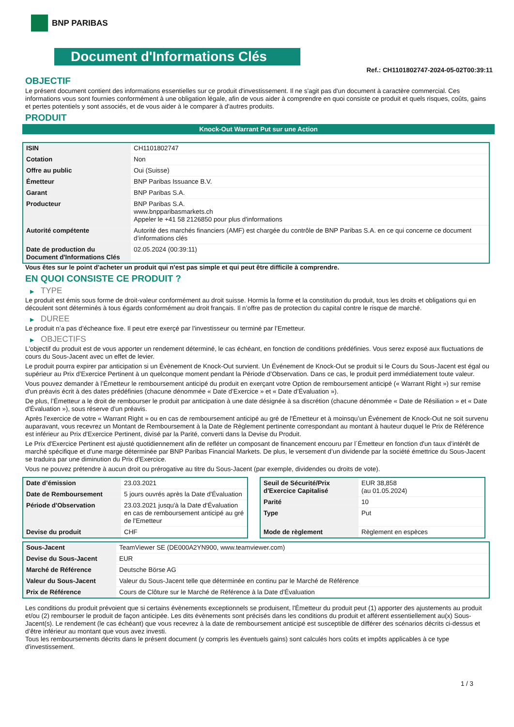BNP PARIBAS
Document d'Informations Clés
Ref.: CH1101802747-2024-05-02T00:39:11
OBJECTIF
Le présent document contient des informations essentielles sur ce produit d'investissement. Il ne s'agit pas d'un document à caractère commercial. Ces informations vous sont fournies conformément à une obligation légale, afin de vous aider à comprendre en quoi consiste ce produit et quels risques, coûts, gains et pertes potentiels y sont associés, et de vous aider à le comparer à d'autres produits.
PRODUIT
Knock-Out Warrant Put sur une Action
| ISIN | CH1101802747 |
| Cotation | Non |
| Offre au public | Oui (Suisse) |
| Émetteur | BNP Paribas Issuance B.V. |
| Garant | BNP Paribas S.A. |
| Producteur | BNP Paribas S.A. www.bnpparibasmarkets.ch Appeler le +41 58 2126850 pour plus d'informations |
| Autorité compétente | Autorité des marchés financiers (AMF) est chargée du contrôle de BNP Paribas S.A. en ce qui concerne ce document d’informations clés |
| Date de production du Document d'Informations Clés | 02.05.2024 (00:39:11) |
Vous êtes sur le point d'acheter un produit qui n'est pas simple et qui peut être difficile à comprendre.
EN QUOI CONSISTE CE PRODUIT ?
▶ TYPE
Le produit est émis sous forme de droit-valeur conformément au droit suisse. Hormis la forme et la constitution du produit, tous les droits et obligations qui en découlent sont déterminés à tous égards conformément au droit français. Il n’offre pas de protection du capital contre le risque de marché.
▶ DUREE
Le produit n’a pas d’écheance fixe. Il peut etre exerçé par l’investisseur ou terminé par l’Emetteur.
▶ OBJECTIFS
L'objectif du produit est de vous apporter un rendement déterminé, le cas échéant, en fonction de conditions prédéfinies. Vous serez exposé aux fluctuations de cours du Sous-Jacent avec un effet de levier.
Le produit pourra expirer par anticipation si un Évènement de Knock-Out survient. Un Événement de Knock-Out se produit si le Cours du Sous-Jacent est égal ou supérieur au Prix d’Exercice Pertinent à un quelconque moment pendant la Période d’Observation. Dans ce cas, le produit perd immédiatement toute valeur.
Vous pouvez demander à l’Émetteur le remboursement anticipé du produit en exerçant votre Option de remboursement anticipé (« Warrant Right ») sur remise d'un préavis écrit à des dates prédéfinies (chacune dénommée « Date d’Exercice » et « Date d’Évaluation »).
De plus, l’Émetteur a le droit de rembourser le produit par anticipation à une date désignée à sa discrétion (chacune dénommée « Date de Résiliation » et « Date d'Évaluation »), sous réserve d'un préavis.
Après l'exercice de votre « Warrant Right » ou en cas de remboursement anticipé au gré de l'Émetteur et à moinsqu’un Événement de Knock-Out ne soit survenu auparavant, vous recevrez un Montant de Remboursement à la Date de Règlement pertinente correspondant au montant à hauteur duquel le Prix de Référence est inférieur au Prix d'Exercice Pertinent, divisé par la Parité, converti dans la Devise du Produit.
Le Prix d'Exercice Pertinent est ajusté quotidiennement afin de refléter un composant de financement encouru par l´Émetteur en fonction d'un taux d’intérêt de marché spécifique et d'une marge déterminée par BNP Paribas Financial Markets. De plus, le versement d’un dividende par la société émettrice du Sous-Jacent se traduira par une diminution du Prix d'Exercice.
Vous ne pouvez prétendre à aucun droit ou prérogative au titre du Sous-Jacent (par exemple, dividendes ou droits de vote).
| Date d’émission | 23.03.2021 |
| Date de Remboursement | 5 jours ouvrés après la Date d'Évaluation |
| Période d'Observation | 23.03.2021 jusqu'à la Date d'Évaluation en cas de remboursement anticipé au gré de l'Emetteur |
| Devise du produit | CHF |
| Seuil de Sécurité/Prix d'Exercice Capitalisé | EUR 38,858 (au 01.05.2024) |
| Parité | 10 |
| Type | Put |
| Mode de règlement | Règlement en espèces |
| Sous-Jacent | TeamViewer SE (DE000A2YN900, www.teamviewer.com) |
| Devise du Sous-Jacent | EUR |
| Marché de Référence | Deutsche Börse AG |
| Valeur du Sous-Jacent | Valeur du Sous-Jacent telle que déterminée en continu par le Marché de Référence |
| Prix de Référence | Cours de Clôture sur le Marché de Référence à la Date d'Évaluation |
Les conditions du produit prévoient que si certains évènements exceptionnels se produisent, l'Émetteur du produit peut (1) apporter des ajustements au produit et/ou (2) rembourser le produit de façon anticipée. Les dits évènements sont précisés dans les conditions du produit et afférent essentiellement au(x) Sous-Jacent(s). Le rendement (le cas échéant) que vous recevrez à la date de remboursement anticipé est susceptible de différer des scénarios décrits ci-dessus et d’être inférieur au montant que vous avez investi.
Tous les remboursements décrits dans le présent document (y compris les éventuels gains) sont calculés hors coûts et impôts applicables à ce type d'investissement.
1 / 3